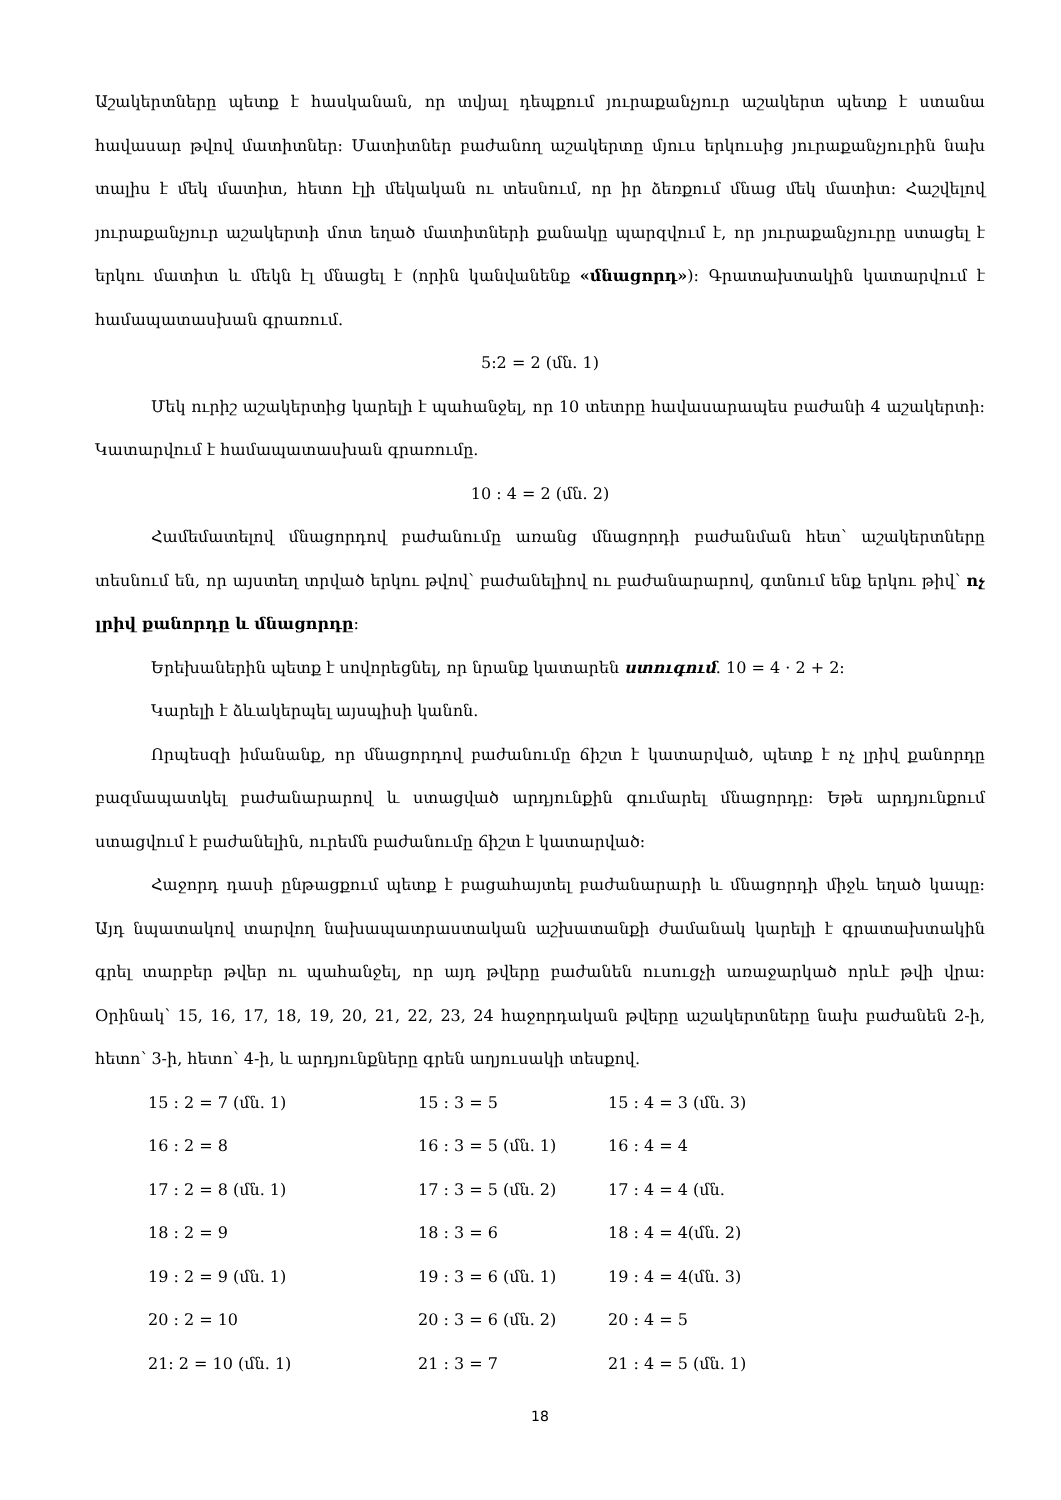Աշակերտները պետք է հասկանան, որ տվյալ դեպքում յուրաքանչյուր աշակերտ պետք է ստանա հավասար թվով մատիտներ: Մատիտներ բաժանող աշակերտը մյուս երկուսից յուրաքանչյուրին նախ տալիս է մեկ մատիտ, հետո էլի մեկական ու տեսնում, որ իր ձեռքում մնաց մեկ մատիտ: Հաշվելով յուրաքանչյուր աշակերտի մոտ եղած մատիտների քանակը պարզվում է, որ յուրաքանչյուրը ստացել է երկու մատիտ և մեկն էլ մնացել է (որին կանվանենք «մնացորդ»): Գրատախտակին կատարվում է համապատասխան գրառում.
5:2 = 2 (մն. 1)
Մեկ ուրիշ աշակերտից կարելի է պահանջել, որ 10 տետրը հավասարապես բաժանի 4 աշակերտի: Կատարվում է համապատասխան գրառումը.
10 : 4 = 2 (մն. 2)
Համեմատելով մնացորդով բաժանումը առանց մնացորդի բաժանման հետ՝ աշակերտները տեսնում են, որ այստեղ տրված երկու թվով՝ բաժանելիով ու բաժանարարով, գտնում ենք երկու թիվ՝ ոչ լրիվ քանորդը և մնացորդը:
Երեխաներին պետք է սովորեցնել, որ նրանք կատարեն ստուգում. 10 = 4 · 2 + 2:
Կարելի է ձևակերպել այսպիսի կանոն.
Որպեսզի իմանանք, որ մնացորդով բաժանումը ճիշտ է կատարված, պետք է ոչ լրիվ քանորդը բազմապատկել բաժանարարով և ստացված արդյունքին գումարել մնացորդը: Եթե արդյունքում ստացվում է բաժանելին, ուրեմն բաժանումը ճիշտ է կատարված:
Հաջորդ դասի ընթացքում պետք է բացահայտել բաժանարարի և մնացորդի միջև եղած կապը: Այդ նպատակով տարվող նախապատրաստական աշխատանքի ժամանակ կարելի է գրատախտակին գրել տարբեր թվեր ու պահանջել, որ այդ թվերը բաժանեն ուսուցչի առաջարկած որևէ թվի վրա: Օրինակ՝ 15, 16, 17, 18, 19, 20, 21, 22, 23, 24 հաջորդական թվերը աշակերտները նախ բաժանեն 2-ի, հետո՝ 3-ի, հետո՝ 4-ի, և արդյունքները գրեն աղյուսակի տեսքով.
| 15 : 2 = 7 (մն. 1) | 15 : 3 = 5 | 15 : 4 = 3 (մն. 3) |
| 16 : 2 = 8 | 16 : 3 = 5 (մն. 1) | 16 : 4 = 4 |
| 17 : 2 = 8 (մն. 1) | 17 : 3 = 5 (մն. 2) | 17 : 4 = 4 (մն. |
| 18 : 2 = 9 | 18 : 3 = 6 | 18 : 4 = 4(մն. 2) |
| 19 : 2 = 9 (մն. 1) | 19 : 3 = 6 (մն. 1) | 19 : 4 = 4(մն. 3) |
| 20 : 2 = 10 | 20 : 3 = 6 (մն. 2) | 20 : 4 = 5 |
| 21: 2 = 10 (մն. 1) | 21 : 3 = 7 | 21 : 4 = 5 (մն. 1) |
18